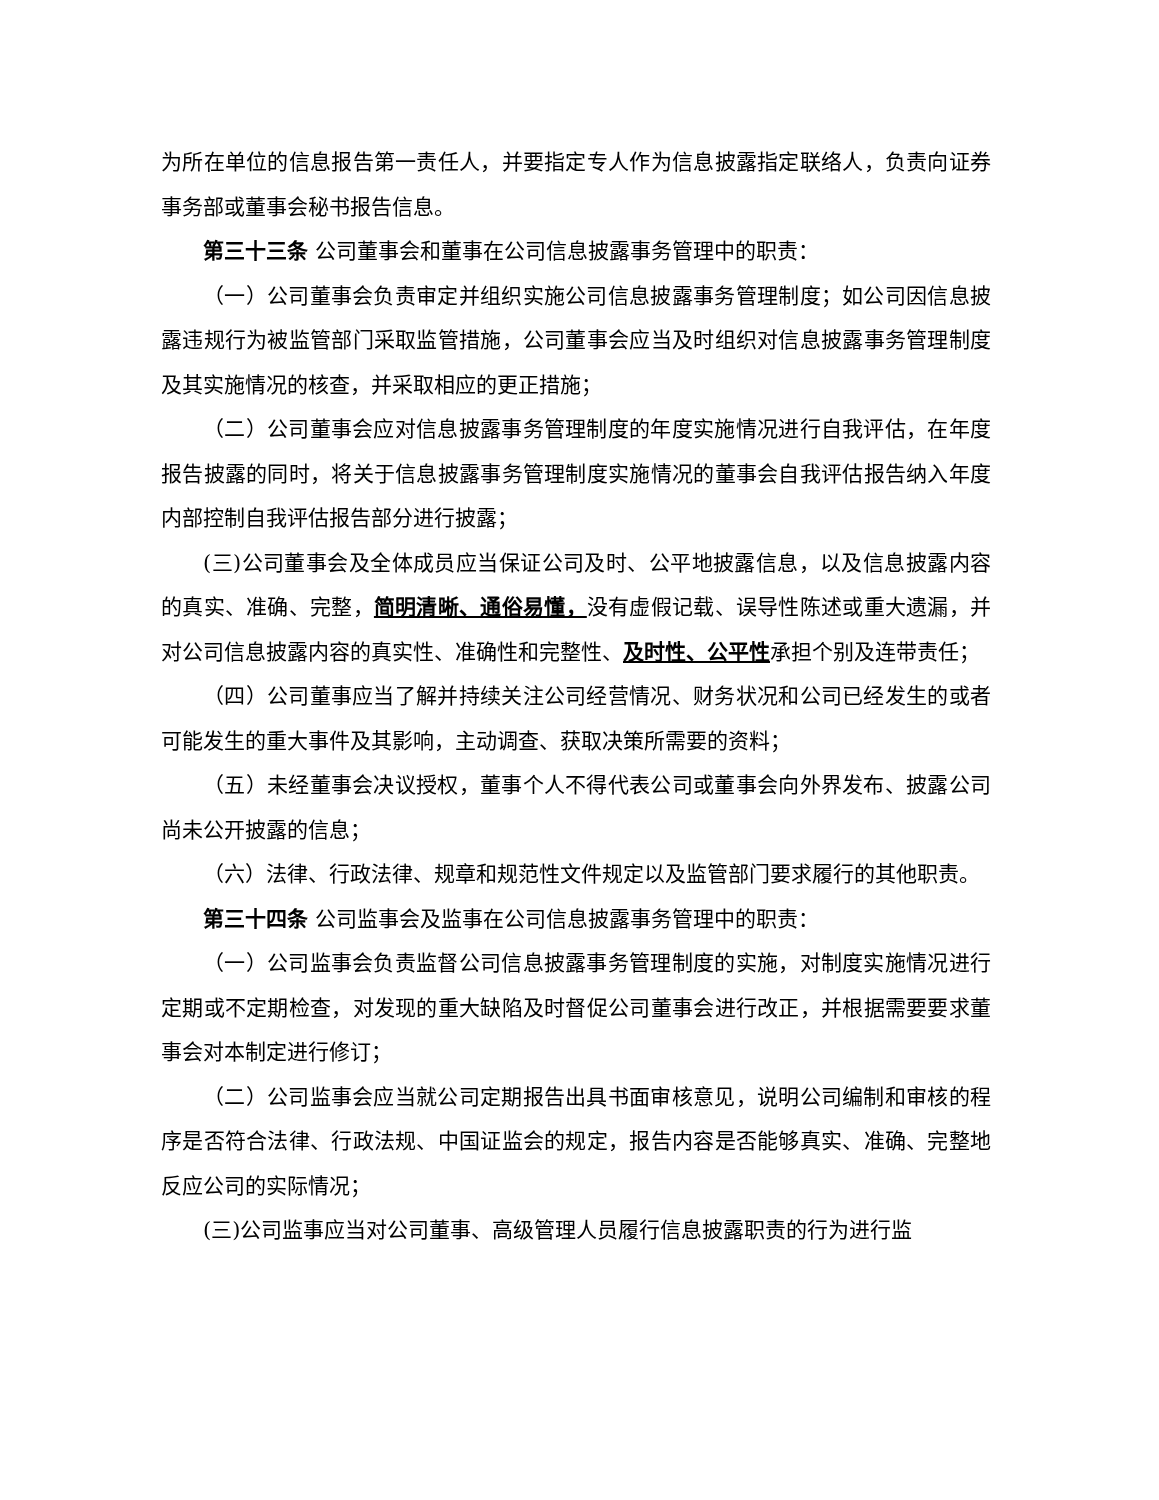为所在单位的信息报告第一责任人，并要指定专人作为信息披露指定联络人，负责向证券事务部或董事会秘书报告信息。
第三十三条 公司董事会和董事在公司信息披露事务管理中的职责：
（一）公司董事会负责审定并组织实施公司信息披露事务管理制度；如公司因信息披露违规行为被监管部门采取监管措施，公司董事会应当及时组织对信息披露事务管理制度及其实施情况的核查，并采取相应的更正措施；
（二）公司董事会应对信息披露事务管理制度的年度实施情况进行自我评估，在年度报告披露的同时，将关于信息披露事务管理制度实施情况的董事会自我评估报告纳入年度内部控制自我评估报告部分进行披露；
(三)公司董事会及全体成员应当保证公司及时、公平地披露信息，以及信息披露内容的真实、准确、完整，简明清晰、通俗易懂，没有虚假记载、误导性陈述或重大遗漏，并对公司信息披露内容的真实性、准确性和完整性、及时性、公平性承担个别及连带责任；
（四）公司董事应当了解并持续关注公司经营情况、财务状况和公司已经发生的或者可能发生的重大事件及其影响，主动调查、获取决策所需要的资料；
（五）未经董事会决议授权，董事个人不得代表公司或董事会向外界发布、披露公司尚未公开披露的信息；
（六）法律、行政法律、规章和规范性文件规定以及监管部门要求履行的其他职责。
第三十四条 公司监事会及监事在公司信息披露事务管理中的职责：
（一）公司监事会负责监督公司信息披露事务管理制度的实施，对制度实施情况进行定期或不定期检查，对发现的重大缺陷及时督促公司董事会进行改正，并根据需要要求董事会对本制定进行修订；
（二）公司监事会应当就公司定期报告出具书面审核意见，说明公司编制和审核的程序是否符合法律、行政法规、中国证监会的规定，报告内容是否能够真实、准确、完整地反应公司的实际情况；
(三)公司监事应当对公司董事、高级管理人员履行信息披露职责的行为进行监